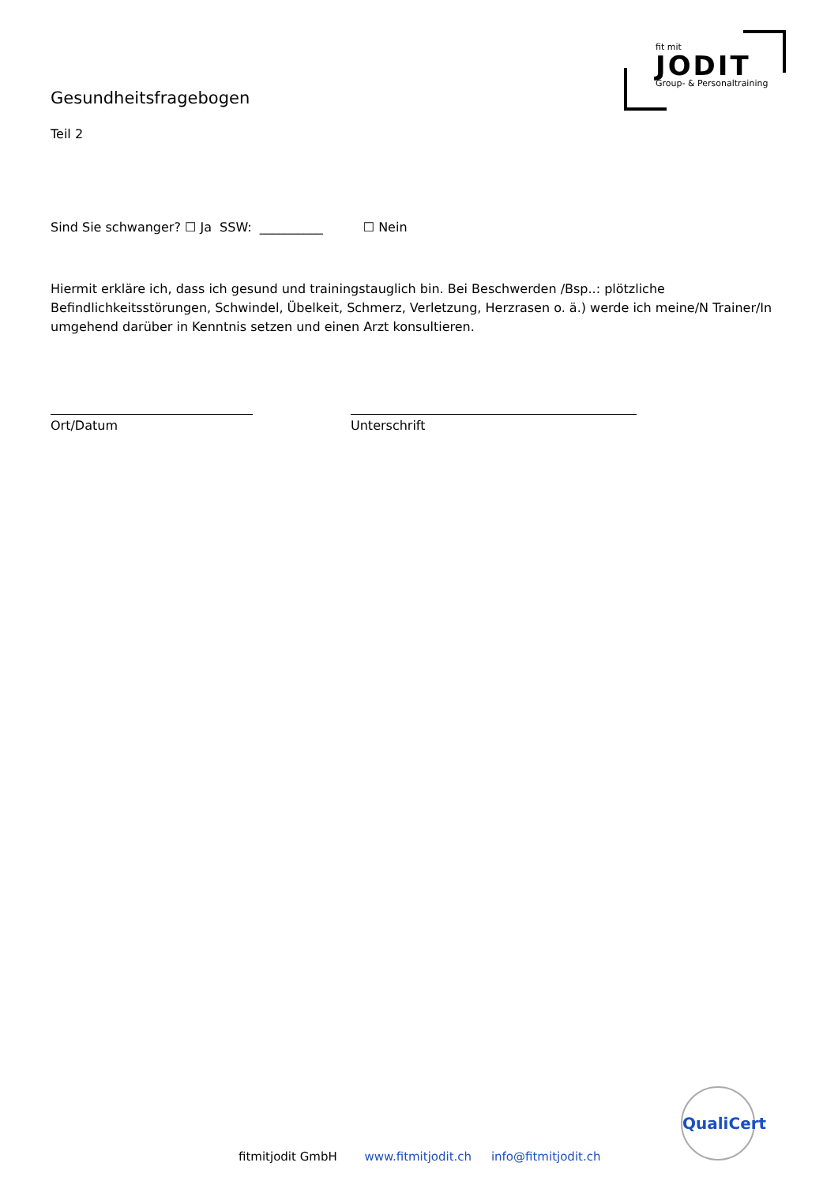fit mit
JODIT
Group- & Personaltraining
Gesundheitsfragebogen
Teil 2
Sind Sie schwanger? ☐ Ja SSW: __________ ☐ Nein
Hiermit erkläre ich, dass ich gesund und trainingstauglich bin. Bei Beschwerden /Bsp..: plötzliche Befindlichkeitsstörungen, Schwindel, Übelkeit, Schmerz, Verletzung, Herzrasen o. ä.) werde ich meine/N Trainer/In umgehend darüber in Kenntnis setzen und einen Arzt konsultieren.
Ort/Datum Unterschrift
QualiCert
fitmitjodit GmbH www.fitmitjodit.ch info@fitmitjodit.ch